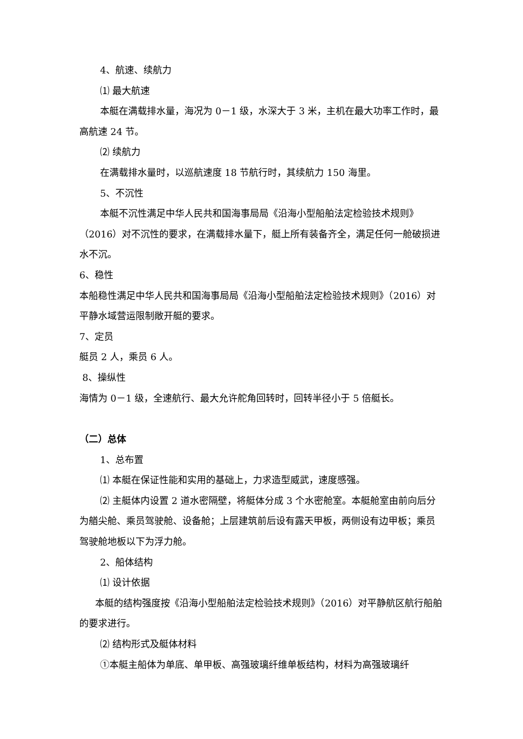4、航速、续航力
⑴ 最大航速
本艇在满载排水量，海况为 0－1 级，水深大于 3 米，主机在最大功率工作时，最高航速 24 节。
⑵ 续航力
在满载排水量时，以巡航速度 18 节航行时，其续航力 150 海里。
5、不沉性
本艇不沉性满足中华人民共和国海事局局《沿海小型船舶法定检验技术规则》（2016）对不沉性的要求，在满载排水量下，艇上所有装备齐全，满足任何一舱破损进水不沉。
6、稳性
本船稳性满足中华人民共和国海事局局《沿海小型船舶法定检验技术规则》（2016）对平静水域营运限制敞开艇的要求。
7、定员
艇员 2 人，乘员 6 人。
8、操纵性
海情为 0－1 级，全速航行、最大允许舵角回转时，回转半径小于 5 倍艇长。
（二）总体
1、总布置
⑴ 本艇在保证性能和实用的基础上，力求造型威武，速度感强。
⑵ 主艇体内设置 2 道水密隔壁，将艇体分成 3 个水密舱室。本艇舱室由前向后分为艏尖舱、乘员驾驶舱、设备舱；上层建筑前后设有露天甲板，两侧设有边甲板；乘员驾驶舱地板以下为浮力舱。
2、船体结构
⑴ 设计依据
本艇的结构强度按《沿海小型船舶法定检验技术规则》（2016）对平静航区航行船舶的要求进行。
⑵ 结构形式及艇体材料
①本艇主船体为单底、单甲板、高强玻璃纤维单板结构，材料为高强玻璃纤